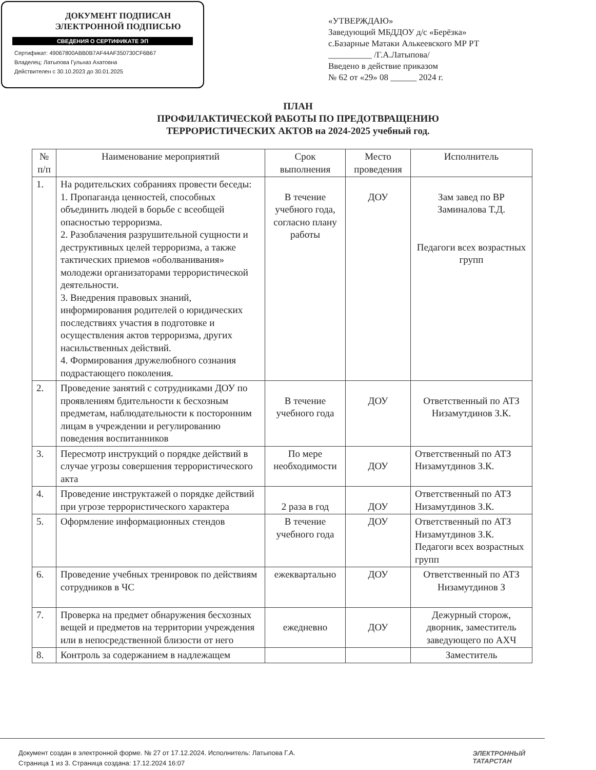ДОКУМЕНТ ПОДПИСАН
ЭЛЕКТРОННОЙ ПОДПИСЬЮ
СВЕДЕНИЯ О СЕРТИФИКАТЕ ЭП
Сертификат: 49067800ABB0B7AF44AF350730CF6B67
Владелец: Латыпова Гульназ Ахатовна
Действителен с 30.10.2023 до 30.01.2025
«УТВЕРЖДАЮ»
Заведующий МБДДОУ д/с «Берёзка»
с.Базарные Матаки Алькеевского МР РТ
__________ /Г.А.Латыпова/
Введено в действие приказом
№ 62 от «29» 08 ______ 2024 г.
ПЛАН
ПРОФИЛАКТИЧЕСКОЙ РАБОТЫ ПО ПРЕДОТВРАЩЕНИЮ
ТЕРРОРИСТИЧЕСКИХ АКТОВ на 2024-2025 учебный год.
| № п/п | Наименование мероприятий | Срок выполнения | Место проведения | Исполнитель |
| --- | --- | --- | --- | --- |
| 1. | На родительских собраниях провести беседы: 1. Пропаганда ценностей, способных объединить людей в борьбе с всеобщей опасностью терроризма. 2. Разоблачения разрушительной сущности и деструктивных целей терроризма, а также тактических приемов «оболванивания» молодежи организаторами террористической деятельности. 3. Внедрения правовых знаний, информирования родителей о юридических последствиях участия в подготовке и осуществления актов терроризма, других насильственных действий. 4. Формирования дружелюбного сознания подрастающего поколения. | В течение учебного года, согласно плану работы | ДОУ | Зам завед по ВР Заминалова Т.Д. Педагоги всех возрастных групп |
| 2. | Проведение занятий с сотрудниками ДОУ по проявлениям бдительности к бесхозным предметам, наблюдательности к посторонним лицам в учреждении и регулированию поведения воспитанников | В течение учебного года | ДОУ | Ответственный по АТЗ Низамутдинов З.К. |
| 3. | Пересмотр инструкций о порядке действий в случае угрозы совершения террористического акта | По мере необходимости | ДОУ | Ответственный по АТЗ Низамутдинов З.К. |
| 4. | Проведение инструктажей о порядке действий при угрозе террористического характера | 2 раза в год | ДОУ | Ответственный по АТЗ Низамутдинов З.К. |
| 5. | Оформление информационных стендов | В течение учебного года | ДОУ | Ответственный по АТЗ Низамутдинов З.К. Педагоги всех возрастных групп |
| 6. | Проведение учебных тренировок по действиям сотрудников в ЧС | ежеквартально | ДОУ | Ответственный по АТЗ Низамутдинов З |
| 7. | Проверка на предмет обнаружения бесхозных вещей и предметов на территории учреждения или в непосредственной близости от него | ежедневно | ДОУ | Дежурный сторож, дворник, заместитель заведующего по АХЧ |
| 8. | Контроль за содержанием в надлежащем | | | Заместитель |
Документ создан в электронной форме. № 27 от 17.12.2024. Исполнитель: Латыпова Г.А.
Страница 1 из 3. Страница создана: 17.12.2024 16:07
ЭЛЕКТРОННЫЙ
ТАТАРСТАН